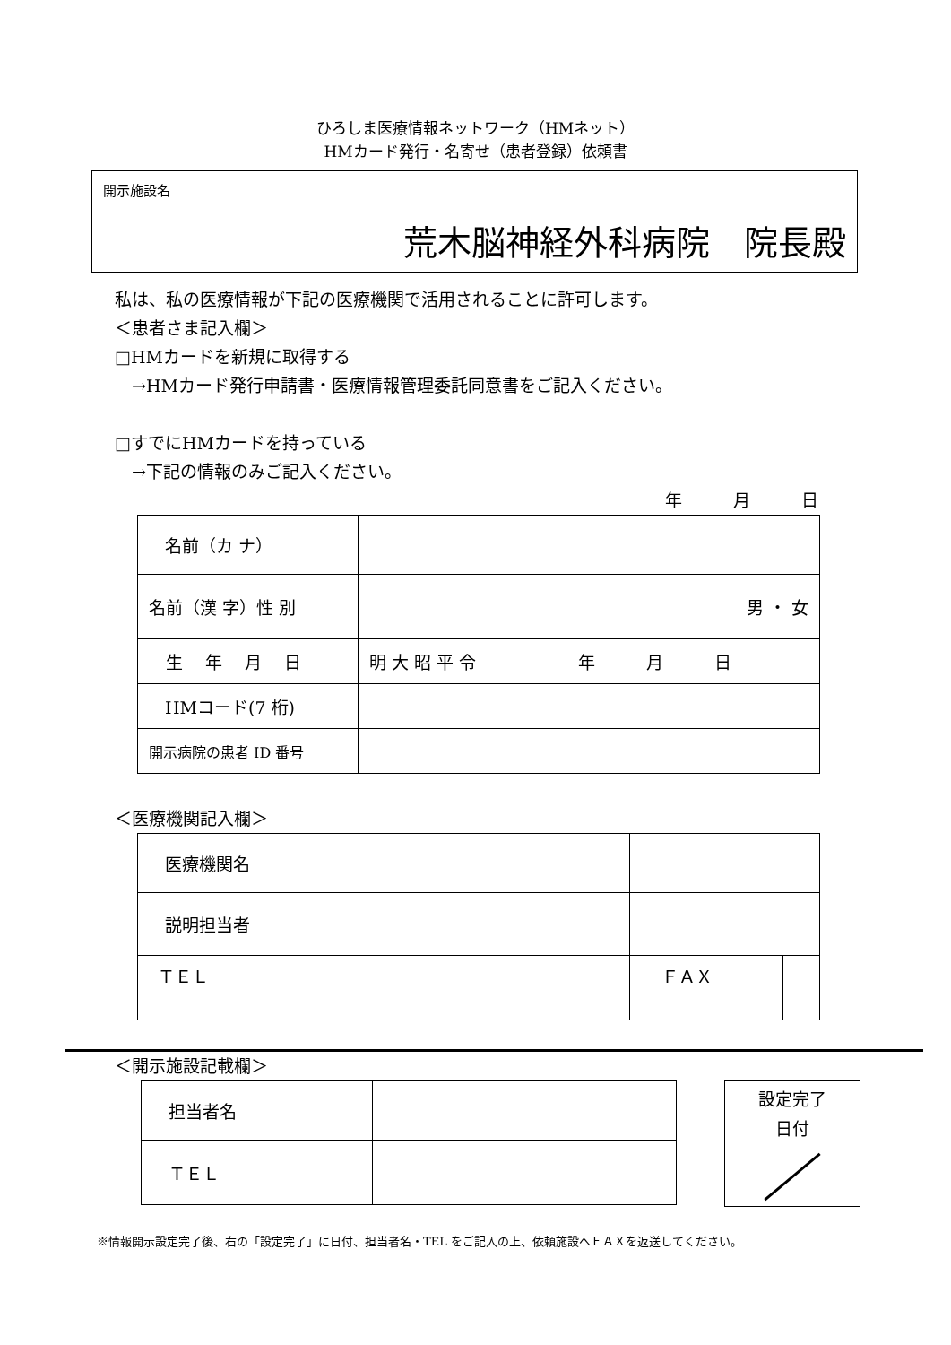ひろしま医療情報ネットワーク（HMネット）
HMカード発行・名寄せ（患者登録）依頼書
開示施設名
荒木脳神経外科病院　院長殿
私は、私の医療情報が下記の医療機関で活用されることに許可します。
＜患者さま記入欄＞
□HMカードを新規に取得する
　→HMカード発行申請書・医療情報管理委託同意書をご記入ください。
□すでにHMカードを持っている
　→下記の情報のみご記入ください。
年　　　月　　　日
| 名前（カ ナ） | |
| 名前（漢 字）性 別 | 男 ・ 女 |
| 生 年 月 日 | 明 大 昭 平 令 年 月 日 |
| HMコード(7 桁) | |
| 開示病院の患者 ID 番号 | |
＜医療機関記入欄＞
| 医療機関名 | | | | |
| 説明担当者 | | | | |
| ＴＥＬ | | | ＦＡＸ | |
＜開示施設記載欄＞
| 担当者名 | |
| ＴＥＬ | |
| 設定完了 |
| 日付 |
※情報開示設定完了後、右の「設定完了」に日付、担当者名・TEL をご記入の上、依頼施設へＦＡＸを返送してください。